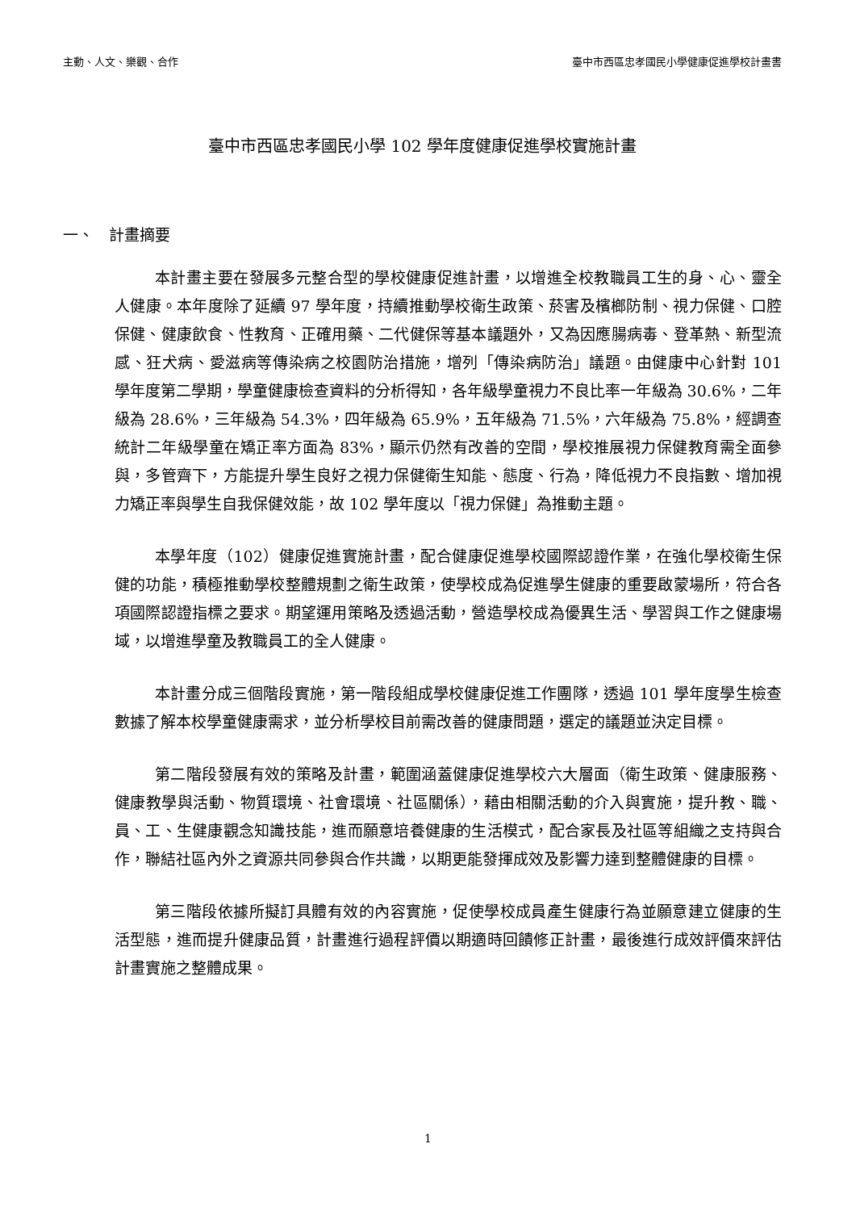主動、人文、樂觀、合作 臺中市西區忠孝國民小學健康促進學校計畫書
臺中市西區忠孝國民小學 102 學年度健康促進學校實施計畫
一、　計畫摘要
本計畫主要在發展多元整合型的學校健康促進計畫，以增進全校教職員工生的身、心、靈全人健康。本年度除了延續 97 學年度，持續推動學校衛生政策、菸害及檳榔防制、視力保健、口腔保健、健康飲食、性教育、正確用藥、二代健保等基本議題外，又為因應腸病毒、登革熱、新型流感、狂犬病、愛滋病等傳染病之校園防治措施，增列「傳染病防治」議題。由健康中心針對 101 學年度第二學期，學童健康檢查資料的分析得知，各年級學童視力不良比率一年級為 30.6%，二年級為 28.6%，三年級為 54.3%，四年級為 65.9%，五年級為 71.5%，六年級為 75.8%，經調查統計二年級學童在矯正率方面為 83%，顯示仍然有改善的空間，學校推展視力保健教育需全面參與，多管齊下，方能提升學生良好之視力保健衛生知能、態度、行為，降低視力不良指數、增加視力矯正率與學生自我保健效能，故 102 學年度以「視力保健」為推動主題。
本學年度（102）健康促進實施計畫，配合健康促進學校國際認證作業，在強化學校衛生保健的功能，積極推動學校整體規劃之衛生政策，使學校成為促進學生健康的重要啟蒙場所，符合各項國際認證指標之要求。期望運用策略及透過活動，營造學校成為優異生活、學習與工作之健康場域，以增進學童及教職員工的全人健康。
本計畫分成三個階段實施，第一階段組成學校健康促進工作團隊，透過 101 學年度學生檢查數據了解本校學童健康需求，並分析學校目前需改善的健康問題，選定的議題並決定目標。
第二階段發展有效的策略及計畫，範圍涵蓋健康促進學校六大層面（衛生政策、健康服務、健康教學與活動、物質環境、社會環境、社區關係），藉由相關活動的介入與實施，提升教、職、員、工、生健康觀念知識技能，進而願意培養健康的生活模式，配合家長及社區等組織之支持與合作，聯結社區內外之資源共同參與合作共識，以期更能發揮成效及影響力達到整體健康的目標。
第三階段依據所擬訂具體有效的內容實施，促使學校成員產生健康行為並願意建立健康的生活型態，進而提升健康品質，計畫進行過程評價以期適時回饋修正計畫，最後進行成效評價來評估計畫實施之整體成果。
1